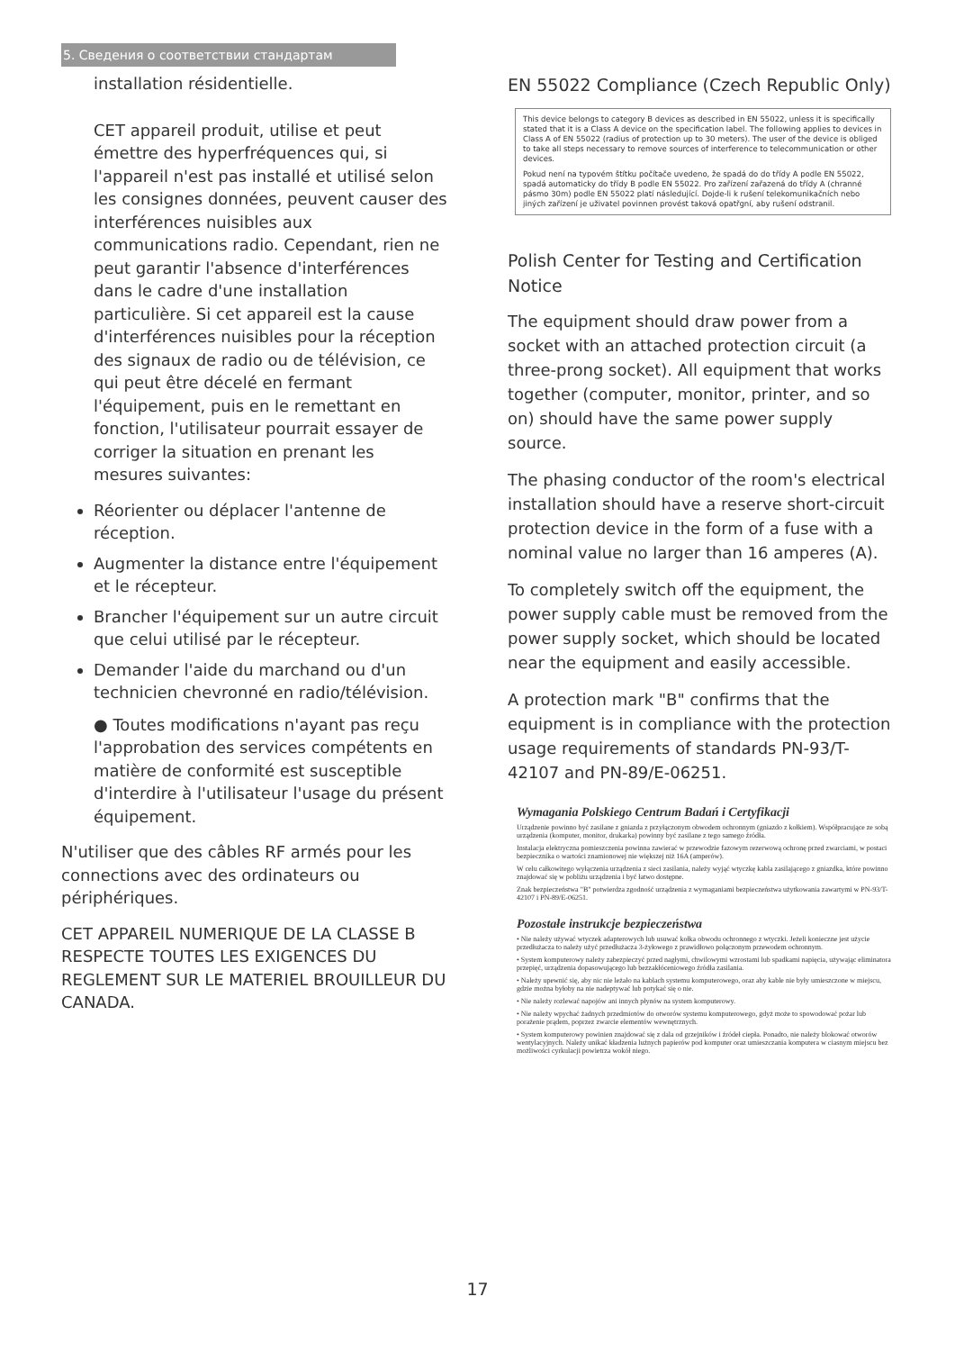5. Сведения о соответствии стандартам
installation résidentielle.
CET appareil produit, utilise et peut émettre des hyperfréquences qui, si l'appareil n'est pas installé et utilisé selon les consignes données, peuvent causer des interférences nuisibles aux communications radio. Cependant, rien ne peut garantir l'absence d'interférences dans le cadre d'une installation particulière. Si cet appareil est la cause d'interférences nuisibles pour la réception des signaux de radio ou de télévision, ce qui peut être décelé en fermant l'équipement, puis en le remettant en fonction, l'utilisateur pourrait essayer de corriger la situation en prenant les mesures suivantes:
Réorienter ou déplacer l'antenne de réception.
Augmenter la distance entre l'équipement et le récepteur.
Brancher l'équipement sur un autre circuit que celui utilisé par le récepteur.
Demander l'aide du marchand ou d'un technicien chevronné en radio/télévision.
● Toutes modifications n'ayant pas reçu l'approbation des services compétents en matière de conformité est susceptible d'interdire à l'utilisateur l'usage du présent équipement.
N'utiliser que des câbles RF armés pour les connections avec des ordinateurs ou périphériques.
CET APPAREIL NUMERIQUE DE LA CLASSE B RESPECTE TOUTES LES EXIGENCES DU REGLEMENT SUR LE MATERIEL BROUILLEUR DU CANADA.
EN 55022 Compliance (Czech Republic Only)
This device belongs to category B devices as described in EN 55022, unless it is specifically stated that it is a Class A device on the specification label. The following applies to devices in Class A of EN 55022 (radius of protection up to 30 meters). The user of the device is obliged to take all steps necessary to remove sources of interference to telecommunication or other devices.
Pokud není na typovém štítku počítače uvedeno, že spadá do do třídy A podle EN 55022, spadá automaticky do třídy B podle EN 55022. Pro zařízení zařazená do třídy A (chranné pásmo 30m) podle EN 55022 platí následující. Dojde-li k rušení telekomunikačních nebo jiných zařízení je uživatel povinnen provést taková opatřgní, aby rušení odstranil.
Polish Center for Testing and Certification Notice
The equipment should draw power from a socket with an attached protection circuit (a three-prong socket). All equipment that works together (computer, monitor, printer, and so on) should have the same power supply source.
The phasing conductor of the room's electrical installation should have a reserve short-circuit protection device in the form of a fuse with a nominal value no larger than 16 amperes (A).
To completely switch off the equipment, the power supply cable must be removed from the power supply socket, which should be located near the equipment and easily accessible.
A protection mark "B" confirms that the equipment is in compliance with the protection usage requirements of standards PN-93/T-42107 and PN-89/E-06251.
Wymagania Polskiego Centrum Badań i Certyfikacji
Urządzenie powinno być zasilane z gniazda z przyłączonym obwodem ochronnym (gniazdo z kołkiem). Współpracujące ze sobą urządzenia (komputer, monitor, drukarka) powinny być zasilane z tego samego źródła.
Instalacja elektryczna pomieszczenia powinna zawierać w przewodzie fazowym rezerwową ochronę przed zwarciami, w postaci bezpiecznika o wartości znamionowej nie większej niż 16A (amperów).
W celu całkowitego wyłączenia urządzenia z sieci zasilania, należy wyjąć wtyczkę kabla zasilającego z gniazdka, które powinno znajdować się w pobliżu urządzenia i być łatwo dostępne.
Znak bezpieczeństwa "B" potwierdza zgodność urządzenia z wymaganiami bezpieczeństwa użytkowania zawartymi w PN-93/T-42107 i PN-89/E-06251.
Pozostałe instrukcje bezpieczeństwa
• Nie należy używać wtyczek adapterowych lub usuwać kołka obwodu ochronnego z wtyczki. Jeżeli konieczne jest użycie przedłużacza to należy użyć przedłużacza 3-żyłowego z prawidłowo połączonym przewodem ochronnym.
• System komputerowy należy zabezpieczyć przed nagłymi, chwilowymi wzrostami lub spadkami napięcia, używając eliminatora przepięć, urządzenia dopasowującego lub bezzakłóceniowego źródła zasilania.
• Należy upewnić się, aby nic nie leżało na kablach systemu komputerowego, oraz aby kable nie były umieszczone w miejscu, gdzie można byłoby na nie nadeptywać lub potykać się o nie.
• Nie należy rozlewać napojów ani innych płynów na system komputerowy.
• Nie należy wpychać żadnych przedmiotów do otworów systemu komputerowego, gdyż może to spowodować pożar lub porażenie prądem, poprzez zwarcie elementów wewnętrznych.
• System komputerowy powinien znajdować się z dala od grzejników i źródeł ciepła. Ponadto, nie należy blokować otworów wentylacyjnych. Należy unikać kładzenia lużnych papierów pod komputer oraz umieszczania komputera w ciasnym miejscu bez możliwości cyrkulacji powietrza wokół niego.
17